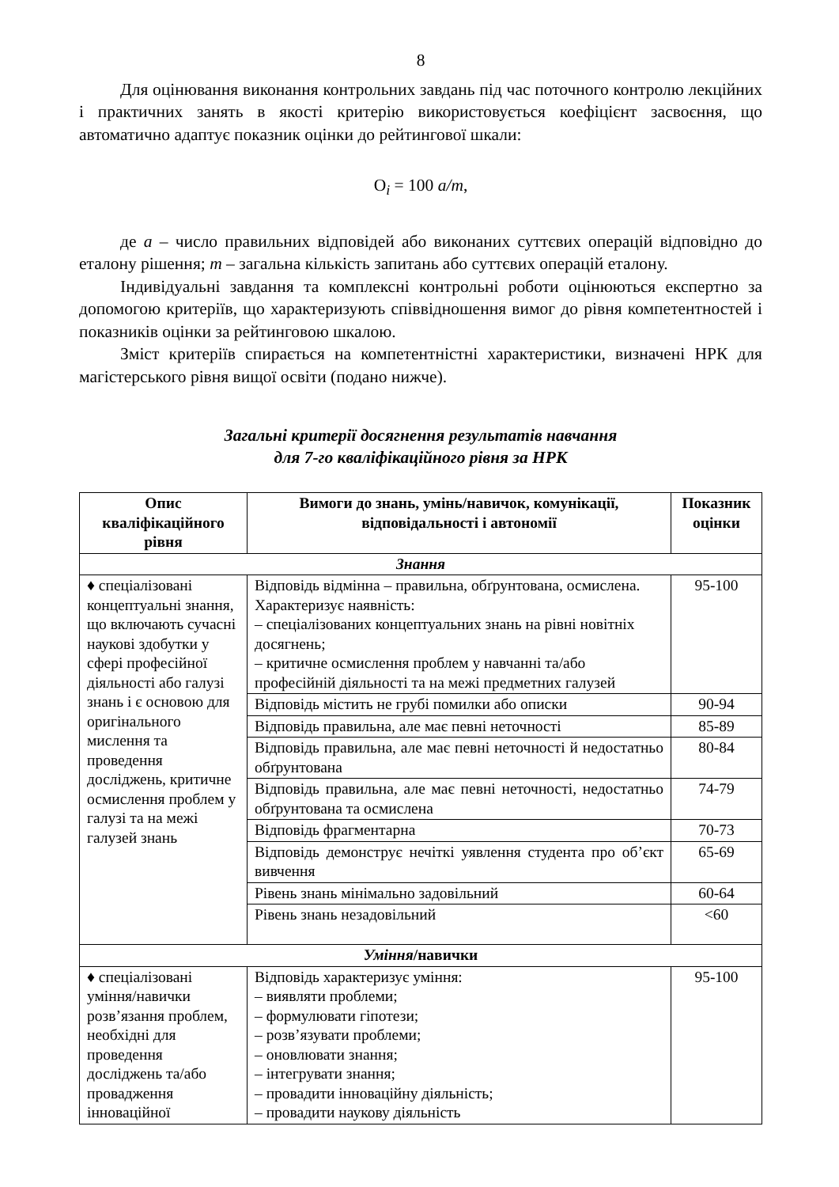8
Для оцінювання виконання контрольних завдань під час поточного контролю лекційних і практичних занять в якості критерію використовується коефіцієнт засвоєння, що автоматично адаптує показник оцінки до рейтингової шкали:
O<sub>i</sub> = 100 a/m,
де a – число правильних відповідей або виконаних суттєвих операцій відповідно до еталону рішення; m – загальна кількість запитань або суттєвих операцій еталону.
Індивідуальні завдання та комплексні контрольні роботи оцінюються експертно за допомогою критеріїв, що характеризують співвідношення вимог до рівня компетентностей і показників оцінки за рейтинговою шкалою.
Зміст критеріїв спирається на компетентністні характеристики, визначені НРК для магістерського рівня вищої освіти (подано нижче).
Загальні критерії досягнення результатів навчання
для 7-го кваліфікаційного рівня за НРК
| Опис кваліфікаційного рівня | Вимоги до знань, умінь/навичок, комунікації, відповідальності і автономії | Показник оцінки |
| --- | --- | --- |
| Знання | | |
| ♦ спеціалізовані концептуальні знання, що включають сучасні наукові здобутки у сфері професійної діяльності або галузі знань і є основою для оригінального мислення та проведення досліджень, критичне осмислення проблем у галузі та на межі галузей знань | Відповідь відмінна – правильна, обґрунтована, осмислена. Характеризує наявність: – спеціалізованих концептуальних знань на рівні новітніх досягнень; – критичне осмислення проблем у навчанні та/або професійній діяльності та на межі предметних галузей | 95-100 |
| | Відповідь містить не грубі помилки або описки | 90-94 |
| | Відповідь правильна, але має певні неточності | 85-89 |
| | Відповідь правильна, але має певні неточності й недостатньо обґрунтована | 80-84 |
| | Відповідь правильна, але має певні неточності, недостатньо обґрунтована та осмислена | 74-79 |
| | Відповідь фрагментарна | 70-73 |
| | Відповідь демонструє нечіткі уявлення студента про об’єкт вивчення | 65-69 |
| | Рівень знань мінімально задовільний | 60-64 |
| | Рівень знань незадовільний | <60 |
| Уміння /навички | | |
| ♦ спеціалізовані уміння/навички розв’язання проблем, необхідні для проведення досліджень та/або провадження інноваційної | Відповідь характеризує уміння: – виявляти проблеми; – формулювати гіпотези; – розв’язувати проблеми; – оновлювати знання; – інтегрувати знання; – провадити інноваційну діяльність; – провадити наукову діяльність | 95-100 |